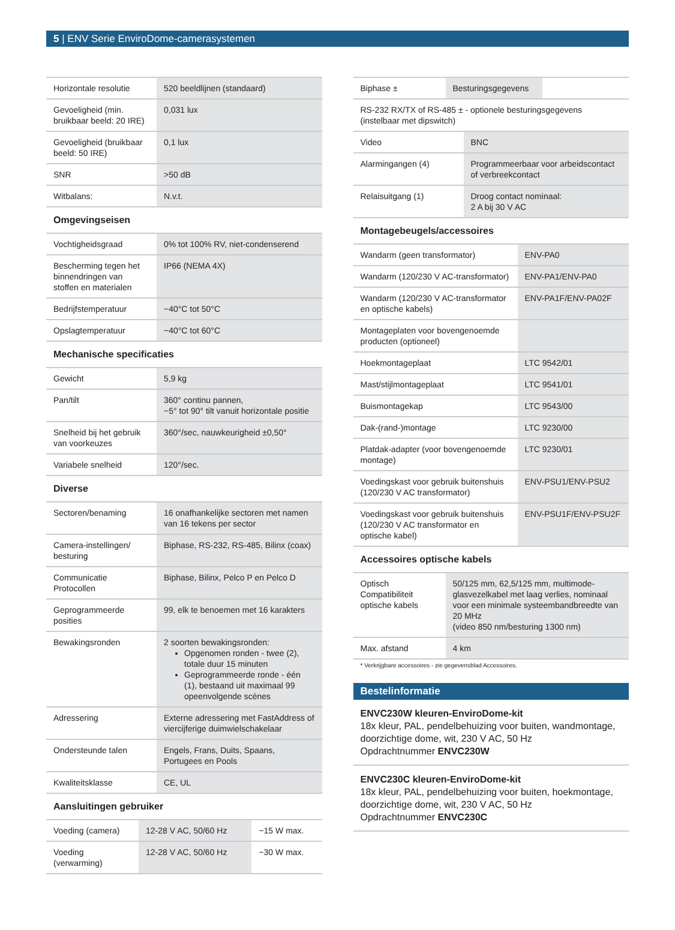5 | ENV Serie EnviroDome-camerasystemen
| Horizontale resolutie | 520 beeldlijnen (standaard) |
| Gevoeligheid (min. bruikbaar beeld: 20 IRE) | 0,031 lux |
| Gevoeligheid (bruikbaar beeld: 50 IRE) | 0,1 lux |
| SNR | >50 dB |
| Witbalans: | N.v.t. |
Omgevingseisen
| Vochtigheidsgraad | 0% tot 100% RV, niet-condenserend |
| Bescherming tegen het binnendringen van stoffen en materialen | IP66 (NEMA 4X) |
| Bedrijfstemperatuur | −40°C tot 50°C |
| Opslagtemperatuur | −40°C tot 60°C |
Mechanische specificaties
| Gewicht | 5,9 kg |
| Pan/tilt | 360° continu pannen, −5° tot 90° tilt vanuit horizontale positie |
| Snelheid bij het gebruik van voorkeuzes | 360°/sec, nauwkeurigheid ±0,50° |
| Variabele snelheid | 120°/sec. |
Diverse
| Sectoren/benaming | 16 onafhankelijke sectoren met namen van 16 tekens per sector |
| Camera-instellingen/ besturing | Biphase, RS-232, RS-485, Bilinx (coax) |
| Communicatie Protocollen | Biphase, Bilinx, Pelco P en Pelco D |
| Geprogrammeerde posities | 99, elk te benoemen met 16 karakters |
| Bewakingsronden | 2 soorten bewakingsronden: Opgenomen ronden - twee (2), totale duur 15 minuten Geprogrammeerde ronde - één (1), bestaand uit maximaal 99 opeenvolgende scènes |
| Adressering | Externe adressering met FastAddress of viercijferige duimwielschakelaar |
| Ondersteunde talen | Engels, Frans, Duits, Spaans, Portugees en Pools |
| Kwaliteitsklasse | CE, UL |
Aansluitingen gebruiker
| Voeding (camera) | 12-28 V AC, 50/60 Hz | −15 W max. |
| Voeding (verwarming) | 12-28 V AC, 50/60 Hz | −30 W max. |
| Biphase ± | Besturingsgegevens | |
| RS-232 RX/TX of RS-485 ± - optionele besturingsgegevens (instelbaar met dipswitch) | | |
| Video | BNC |
| Alarmingangen (4) | Programmeerbaar voor arbeidscontact of verbreekcontact |
| Relaisuitgang (1) | Droog contact nominaal: 2 A bij 30 V AC |
Montagebeugels/accessoires
| Wandarm (geen transformator) | ENV-PA0 |
| Wandarm (120/230 V AC-transformator) | ENV-PA1/ENV-PA0 |
| Wandarm (120/230 V AC-transformator en optische kabels) | ENV-PA1F/ENV-PA02F |
| Montageplaten voor bovengenoemde producten (optioneel) | |
| Hoekmontageplaat | LTC 9542/01 |
| Mast/stijlmontageplaat | LTC 9541/01 |
| Buismontagekap | LTC 9543/00 |
| Dak-(rand-)montage | LTC 9230/00 |
| Platdak-adapter (voor bovengenoemde montage) | LTC 9230/01 |
| Voedingskast voor gebruik buitenshuis (120/230 V AC transformator) | ENV-PSU1/ENV-PSU2 |
| Voedingskast voor gebruik buitenshuis (120/230 V AC transformator en optische kabel) | ENV-PSU1F/ENV-PSU2F |
Accessoires optische kabels
| Optisch Compatibiliteit optische kabels | 50/125 mm, 62,5/125 mm, multimode-glasvezelkabel met laag verlies, nominaal voor een minimale systeembandbreedte van 20 MHz (video 850 nm/besturing 1300 nm) |
| Max. afstand | 4 km |
* Verkrijgbare accessoires - zie gegevensblad Accessoires.
Bestelinformatie
ENVC230W kleuren-EnviroDome-kit
18x kleur, PAL, pendelbehuizing voor buiten, wandmontage, doorzichtige dome, wit, 230 V AC, 50 Hz
Opdrachtnummer ENVC230W
ENVC230C kleuren-EnviroDome-kit
18x kleur, PAL, pendelbehuizing voor buiten, hoekmontage, doorzichtige dome, wit, 230 V AC, 50 Hz
Opdrachtnummer ENVC230C